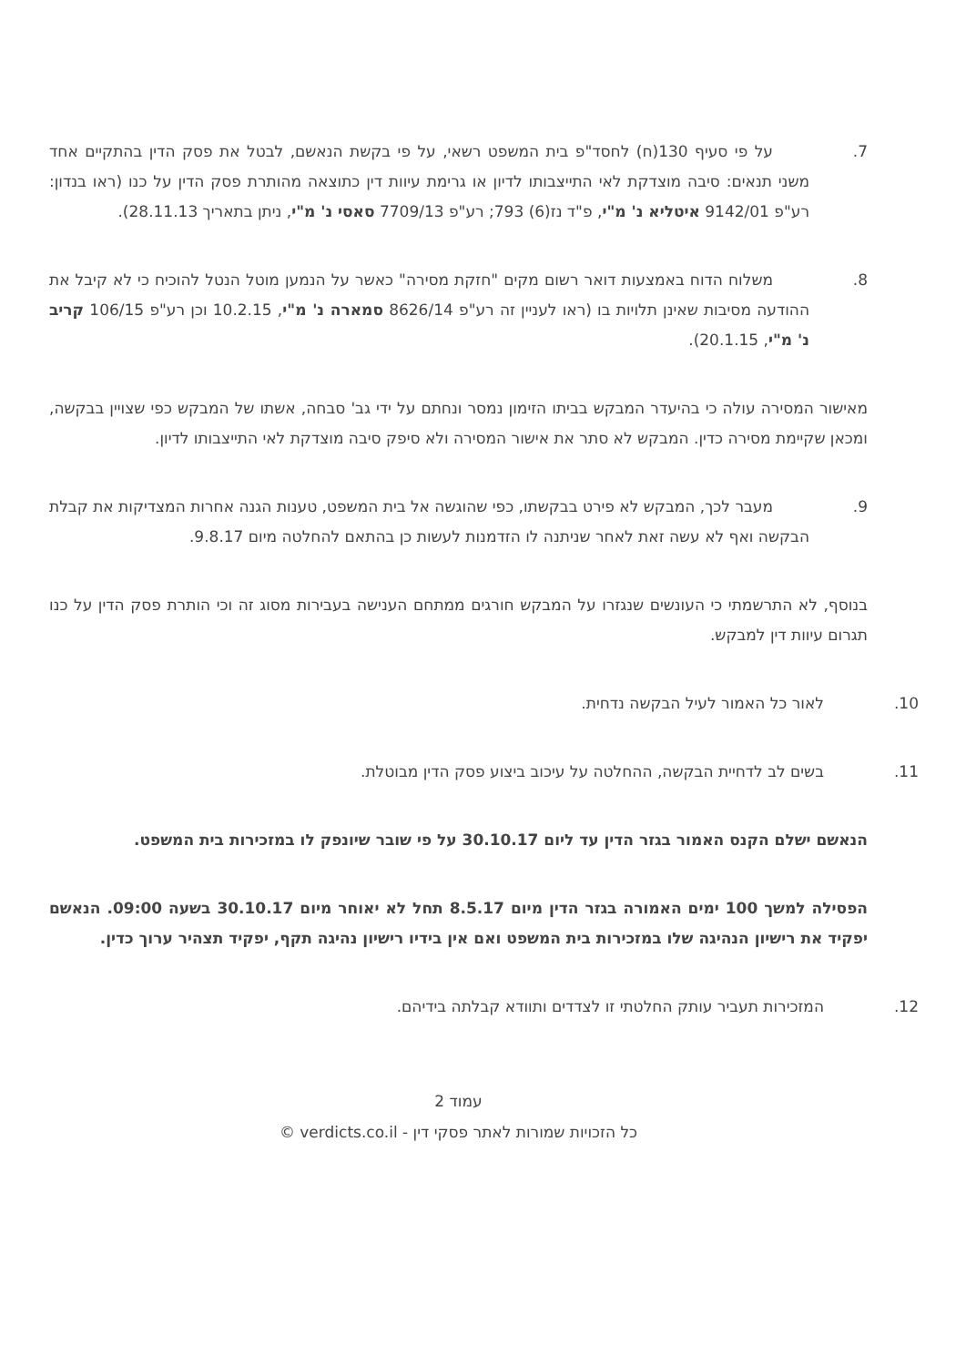7. על פי סעיף 130(ח) לחסד"פ בית המשפט רשאי, על פי בקשת הנאשם, לבטל את פסק הדין בהתקיים אחד משני תנאים: סיבה מוצדקת לאי התייצבותו לדיון או גרימת עיוות דין כתוצאה מהותרת פסק הדין על כנו (ראו בנדון: רע"פ 9142/01 איטליא נ' מ"י, פ"ד נז(6) 793; רע"פ 7709/13 סאסי נ' מ"י, ניתן בתאריך 28.11.13).
8. משלוח הדוח באמצעות דואר רשום מקים "חזקת מסירה" כאשר על הנמען מוטל הנטל להוכיח כי לא קיבל את ההודעה מסיבות שאינן תלויות בו (ראו לעניין זה רע"פ 8626/14 סמארה נ' מ"י, 10.2.15 וכן רע"פ 106/15 קריב נ' מ"י, 20.1.15).
מאישור המסירה עולה כי בהיעדר המבקש בביתו הזימון נמסר ונחתם על ידי גב' סבחה, אשתו של המבקש כפי שצויין בבקשה, ומכאן שקיימת מסירה כדין. המבקש לא סתר את אישור המסירה ולא סיפק סיבה מוצדקת לאי התייצבותו לדיון.
9. מעבר לכך, המבקש לא פירט בבקשתו, כפי שהוגשה אל בית המשפט, טענות הגנה אחרות המצדיקות את קבלת הבקשה ואף לא עשה זאת לאחר שניתנה לו הזדמנות לעשות כן בהתאם להחלטה מיום 9.8.17.
בנוסף, לא התרשמתי כי העונשים שנגזרו על המבקש חורגים ממתחם הענישה בעבירות מסוג זה וכי הותרת פסק הדין על כנו תגרום עיוות דין למבקש.
10. לאור כל האמור לעיל הבקשה נדחית.
11. בשים לב לדחיית הבקשה, ההחלטה על עיכוב ביצוע פסק הדין מבוטלת.
הנאשם ישלם הקנס האמור בגזר הדין עד ליום 30.10.17 על פי שובר שיונפק לו במזכירות בית המשפט.
הפסילה למשך 100 ימים האמורה בגזר הדין מיום 8.5.17 תחל לא יאוחר מיום 30.10.17 בשעה 09:00. הנאשם יפקיד את רישיון הנהיגה שלו במזכירות בית המשפט ואם אין בידיו רישיון נהיגה תקף, יפקיד תצהיר ערוך כדין.
12. המזכירות תעביר עותק החלטתי זו לצדדים ותוודא קבלתה בידיהם.
עמוד 2
כל הזכויות שמורות לאתר פסקי דין - verdicts.co.il ©